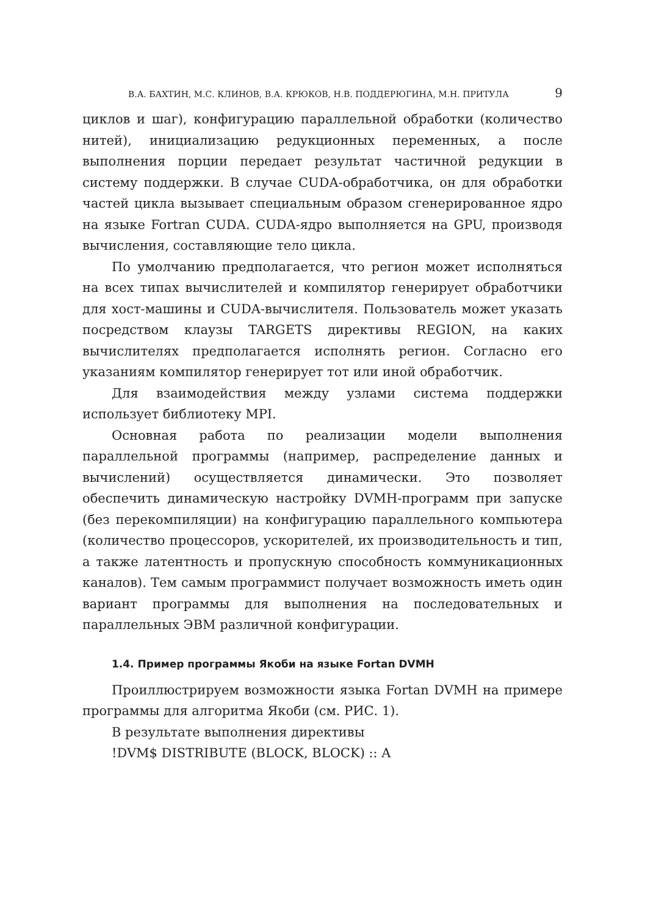В.А. БАХТИН, М.С. КЛИНОВ, В.А. КРЮКОВ, Н.В. ПОДДЕРЮГИНА, М.Н. ПРИТУЛА 9
циклов и шаг), конфигурацию параллельной обработки (количество нитей), инициализацию редукционных переменных, а после выполнения порции передает результат частичной редукции в систему поддержки. В случае CUDA-обработчика, он для обработки частей цикла вызывает специальным образом сгенерированное ядро на языке Fortran CUDA. CUDA-ядро выполняется на GPU, производя вычисления, составляющие тело цикла.
По умолчанию предполагается, что регион может исполняться на всех типах вычислителей и компилятор генерирует обработчики для хост-машины и CUDA-вычислителя. Пользователь может указать посредством клаузы TARGETS директивы REGION, на каких вычислителях предполагается исполнять регион. Согласно его указаниям компилятор генерирует тот или иной обработчик.
Для взаимодействия между узлами система поддержки использует библиотеку MPI.
Основная работа по реализации модели выполнения параллельной программы (например, распределение данных и вычислений) осуществляется динамически. Это позволяет обеспечить динамическую настройку DVMH-программ при запуске (без перекомпиляции) на конфигурацию параллельного компьютера (количество процессоров, ускорителей, их производительность и тип, а также латентность и пропускную способность коммуникационных каналов). Тем самым программист получает возможность иметь один вариант программы для выполнения на последовательных и параллельных ЭВМ различной конфигурации.
1.4. Пример программы Якоби на языке Fortan DVMH
Проиллюстрируем возможности языка Fortan DVMH на примере программы для алгоритма Якоби (см. РИС. 1).
В результате выполнения директивы
!DVM$ DISTRIBUTE (BLOCK, BLOCK) :: A